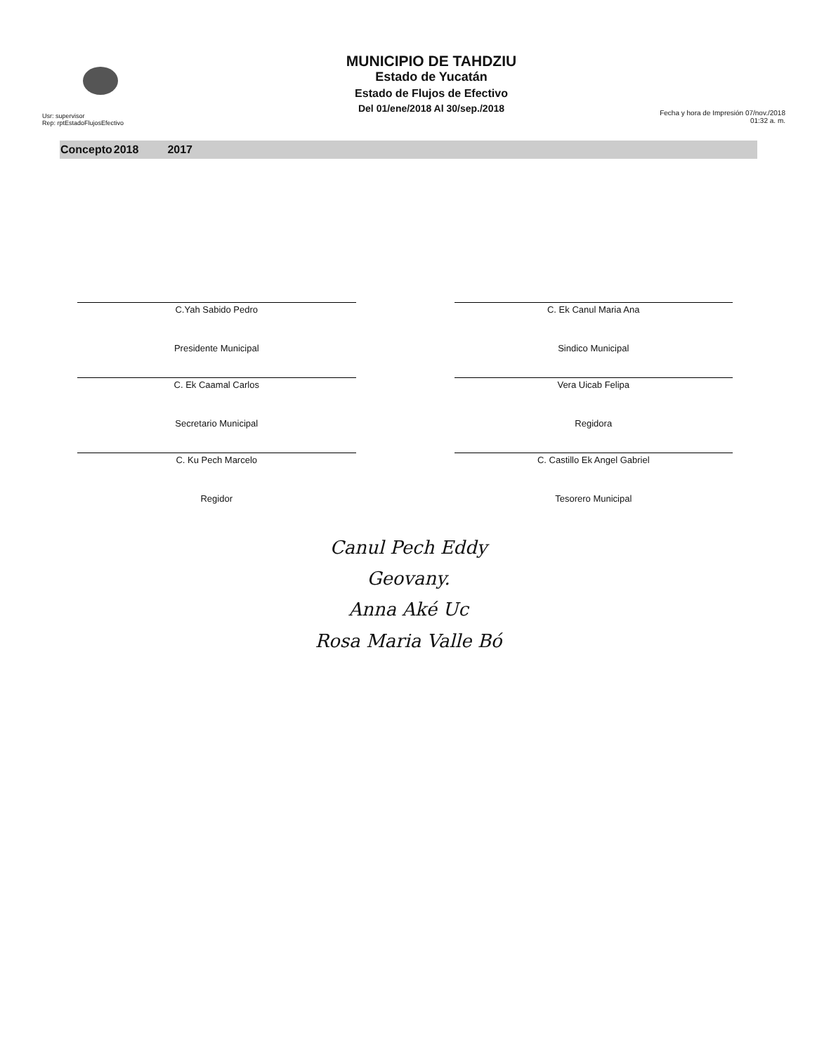Usr: supervisor
Rep: rptEstadoFlujosEfectivo
MUNICIPIO DE TAHDZIU
Estado de Yucatán
Estado de Flujos de Efectivo
Del 01/ene/2018 Al 30/sep./2018
Fecha y hora de Impresión 07/nov./2018 01:32 a. m.
| Concepto | 2018 | 2017 |
| --- | --- | --- |
C.Yah Sabido Pedro
Presidente Municipal
C. Ek Canul Maria Ana
Sindico Municipal
C. Ek Caamal Carlos
Secretario Municipal
Vera Uicab Felipa
Regidora
C. Ku Pech Marcelo
Regidor
C. Castillo Ek Angel Gabriel
Tesorero Municipal
Canul Pech Eddy
Geovany.
Anna Aké Uc
Rosa Maria Valle Bó